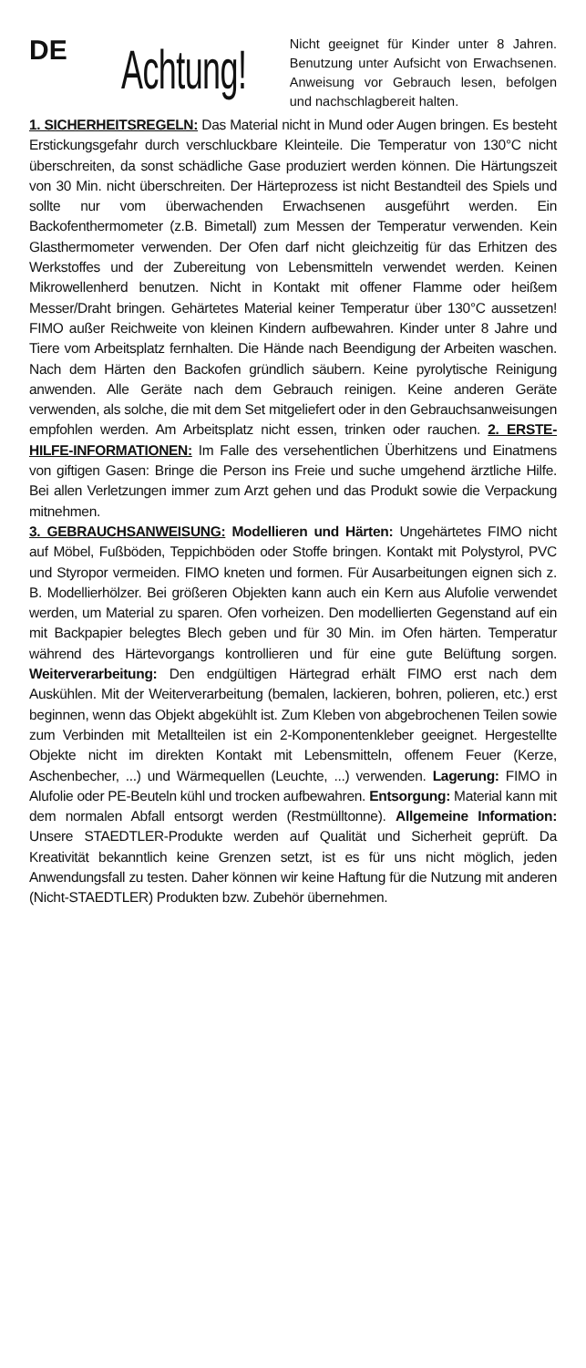DE
Achtung!
Nicht geeignet für Kinder unter 8 Jahren. Benutzung unter Aufsicht von Erwachsenen. Anweisung vor Gebrauch lesen, befolgen und nachschlagbereit halten.
1. SICHERHEITSREGELN: Das Material nicht in Mund oder Augen bringen. Es besteht Erstickungsgefahr durch verschluckbare Kleinteile. Die Temperatur von 130°C nicht überschreiten, da sonst schädliche Gase produziert werden können. Die Härtungszeit von 30 Min. nicht überschreiten. Der Härteprozess ist nicht Bestandteil des Spiels und sollte nur vom überwachenden Erwachsenen ausgeführt werden. Ein Backofenthermometer (z.B. Bimetall) zum Messen der Temperatur verwenden. Kein Glasthermometer verwenden. Der Ofen darf nicht gleichzeitig für das Erhitzen des Werkstoffes und der Zubereitung von Lebensmitteln verwendet werden. Keinen Mikrowellenherd benutzen. Nicht in Kontakt mit offener Flamme oder heißem Messer/Draht bringen. Gehärtetes Material keiner Temperatur über 130°C aussetzen! FIMO außer Reichweite von kleinen Kindern aufbewahren. Kinder unter 8 Jahre und Tiere vom Arbeitsplatz fernhalten. Die Hände nach Beendigung der Arbeiten waschen. Nach dem Härten den Backofen gründlich säubern. Keine pyrolytische Reinigung anwenden. Alle Geräte nach dem Gebrauch reinigen. Keine anderen Geräte verwenden, als solche, die mit dem Set mitgeliefert oder in den Gebrauchsanweisungen empfohlen werden. Am Arbeitsplatz nicht essen, trinken oder rauchen. 2. ERSTE-HILFE-INFORMATIONEN: Im Falle des versehentlichen Überhitzens und Einatmens von giftigen Gasen: Bringe die Person ins Freie und suche umgehend ärztliche Hilfe. Bei allen Verletzungen immer zum Arzt gehen und das Produkt sowie die Verpackung mitnehmen.
3. GEBRAUCHSANWEISUNG: Modellieren und Härten: Ungehärtetes FIMO nicht auf Möbel, Fußböden, Teppichböden oder Stoffe bringen. Kontakt mit Polystyrol, PVC und Styropor vermeiden. FIMO kneten und formen. Für Ausarbeitungen eignen sich z. B. Modellierhölzer. Bei größeren Objekten kann auch ein Kern aus Alufolie verwendet werden, um Material zu sparen. Ofen vorheizen. Den modellierten Gegenstand auf ein mit Backpapier belegtes Blech geben und für 30 Min. im Ofen härten. Temperatur während des Härtevorgangs kontrollieren und für eine gute Belüftung sorgen. Weiterverarbeitung: Den endgültigen Härtegrad erhält FIMO erst nach dem Auskühlen. Mit der Weiterverarbeitung (bemalen, lackieren, bohren, polieren, etc.) erst beginnen, wenn das Objekt abgekühlt ist. Zum Kleben von abgebrochenen Teilen sowie zum Verbinden mit Metallteilen ist ein 2-Komponentenkleber geeignet. Hergestellte Objekte nicht im direkten Kontakt mit Lebensmitteln, offenem Feuer (Kerze, Aschenbecher, ...) und Wärmequellen (Leuchte, ...) verwenden. Lagerung: FIMO in Alufolie oder PE-Beuteln kühl und trocken aufbewahren. Entsorgung: Material kann mit dem normalen Abfall entsorgt werden (Restmülltonne). Allgemeine Information: Unsere STAEDTLER-Produkte werden auf Qualität und Sicherheit geprüft. Da Kreativität bekanntlich keine Grenzen setzt, ist es für uns nicht möglich, jeden Anwendungsfall zu testen. Daher können wir keine Haftung für die Nutzung mit anderen (Nicht-STAEDTLER) Produkten bzw. Zubehör übernehmen.